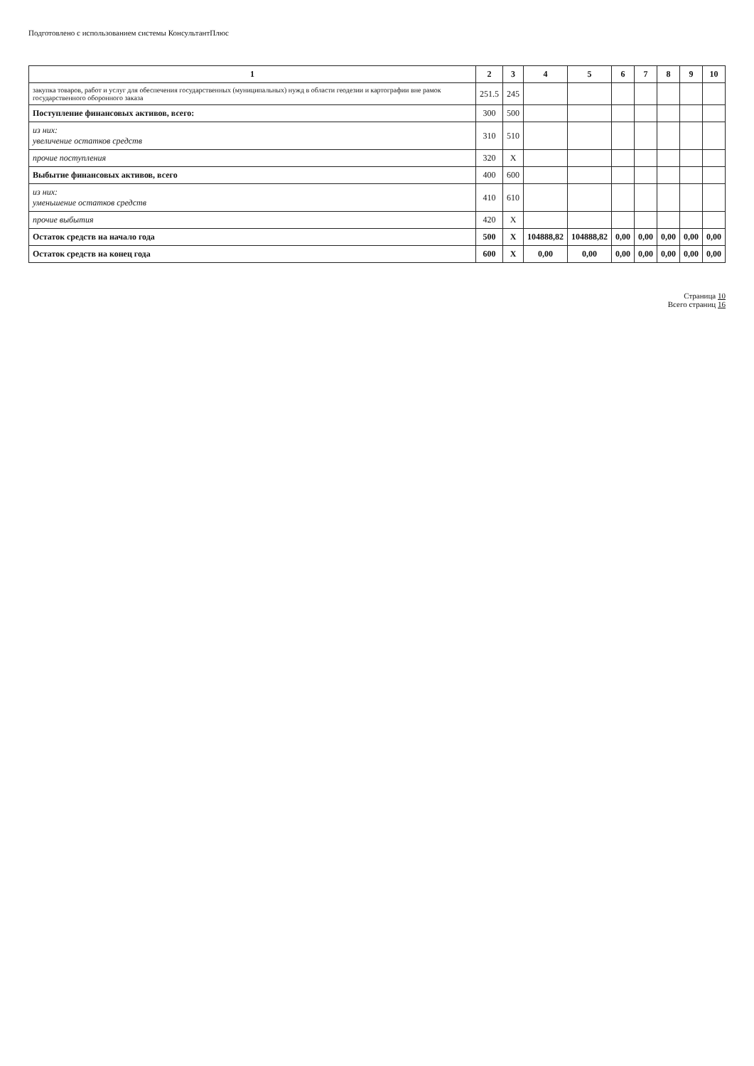Подготовлено с использованием системы КонсультантПлюс
| 1 | 2 | 3 | 4 | 5 | 6 | 7 | 8 | 9 | 10 |
| --- | --- | --- | --- | --- | --- | --- | --- | --- | --- |
| закупка товаров, работ и услуг для обеспечения государственных (муниципальных) нужд в области геодезии и картографии вне рамок государственного оборонного заказа | 251.5 | 245 | | | | | | | |
| Поступление финансовых активов, всего: | 300 | 500 | | | | | | | |
| из них: увеличение остатков средств | 310 | 510 | | | | | | | |
| прочие поступления | 320 | X | | | | | | | |
| Выбытие финансовых активов, всего | 400 | 600 | | | | | | | |
| из них: уменьшение остатков средств | 410 | 610 | | | | | | | |
| прочие выбытия | 420 | X | | | | | | | |
| Остаток средств на начало года | 500 | X | 104888,82 | 104888,82 | 0,00 | 0,00 | 0,00 | 0,00 | 0,00 |
| Остаток средств на конец года | 600 | X | 0,00 | 0,00 | 0,00 | 0,00 | 0,00 | 0,00 | 0,00 |
Страница 10
Всего страниц 16